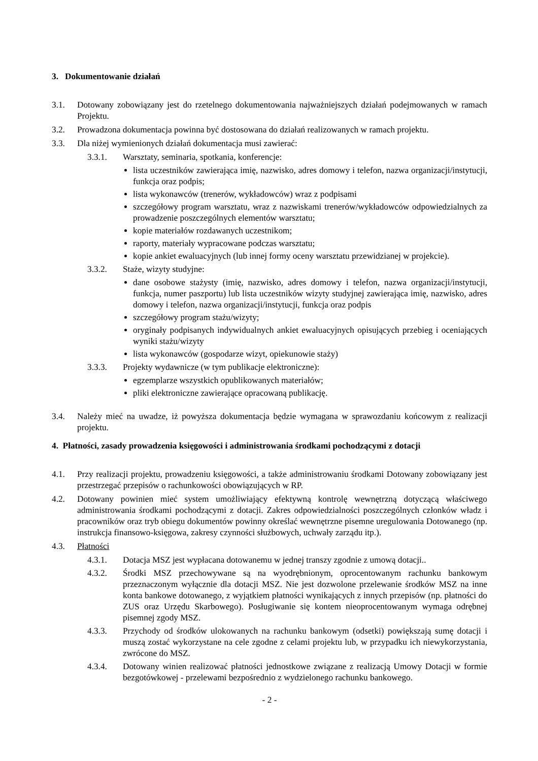3. Dokumentowanie działań
3.1. Dotowany zobowiązany jest do rzetelnego dokumentowania najważniejszych działań podejmowanych w ramach Projektu.
3.2. Prowadzona dokumentacja powinna być dostosowana do działań realizowanych w ramach projektu.
3.3. Dla niżej wymienionych działań dokumentacja musi zawierać:
3.3.1. Warsztaty, seminaria, spotkania, konferencje:
lista uczestników zawierająca imię, nazwisko, adres domowy i telefon, nazwa organizacji/instytucji, funkcja oraz podpis;
lista wykonawców (trenerów, wykładowców) wraz z podpisami
szczegółowy program warsztatu, wraz z nazwiskami trenerów/wykładowców odpowiedzialnych za prowadzenie poszczególnych elementów warsztatu;
kopie materiałów rozdawanych uczestnikom;
raporty, materiały wypracowane podczas warsztatu;
kopie ankiet ewaluacyjnych (lub innej formy oceny warsztatu przewidzianej w projekcie).
3.3.2. Staże, wizyty studyjne:
dane osobowe stażysty (imię, nazwisko, adres domowy i telefon, nazwa organizacji/instytucji, funkcja, numer paszportu) lub lista uczestników wizyty studyjnej zawierająca imię, nazwisko, adres domowy i telefon, nazwa organizacji/instytucji, funkcja oraz podpis
szczegółowy program stażu/wizyty;
oryginały podpisanych indywidualnych ankiet ewaluacyjnych opisujących przebieg i oceniających wyniki stażu/wizyty
lista wykonawców (gospodarze wizyt, opiekunowie staży)
3.3.3. Projekty wydawnicze (w tym publikacje elektroniczne):
egzemplarze wszystkich opublikowanych materiałów;
pliki elektroniczne zawierające opracowaną publikację.
3.4. Należy mieć na uwadze, iż powyższa dokumentacja będzie wymagana w sprawozdaniu końcowym z realizacji projektu.
4. Płatności, zasady prowadzenia księgowości i administrowania środkami pochodzącymi z dotacji
4.1. Przy realizacji projektu, prowadzeniu księgowości, a także administrowaniu środkami Dotowany zobowiązany jest przestrzegać przepisów o rachunkowości obowiązujących w RP.
4.2. Dotowany powinien mieć system umożliwiający efektywną kontrolę wewnętrzną dotyczącą właściwego administrowania środkami pochodzącymi z dotacji. Zakres odpowiedzialności poszczególnych członków władz i pracowników oraz tryb obiegu dokumentów powinny określać wewnętrzne pisemne uregulowania Dotowanego (np. instrukcja finansowo-księgowa, zakresy czynności służbowych, uchwały zarządu itp.).
4.3. Płatności
4.3.1. Dotacja MSZ jest wypłacana dotowanemu w jednej transzy zgodnie z umową dotacji..
4.3.2. Środki MSZ przechowywane są na wyodrębnionym, oprocentowanym rachunku bankowym przeznaczonym wyłącznie dla dotacji MSZ. Nie jest dozwolone przelewanie środków MSZ na inne konta bankowe dotowanego, z wyjątkiem płatności wynikających z innych przepisów (np. płatności do ZUS oraz Urzędu Skarbowego). Posługiwanie się kontem nieoprocentowanym wymaga odrębnej pisemnej zgody MSZ.
4.3.3. Przychody od środków ulokowanych na rachunku bankowym (odsetki) powiększają sumę dotacji i muszą zostać wykorzystane na cele zgodne z celami projektu lub, w przypadku ich niewykorzystania, zwrócone do MSZ.
4.3.4. Dotowany winien realizować płatności jednostkowe związane z realizacją Umowy Dotacji w formie bezgotówkowej - przelewami bezpośrednio z wydzielonego rachunku bankowego.
- 2 -